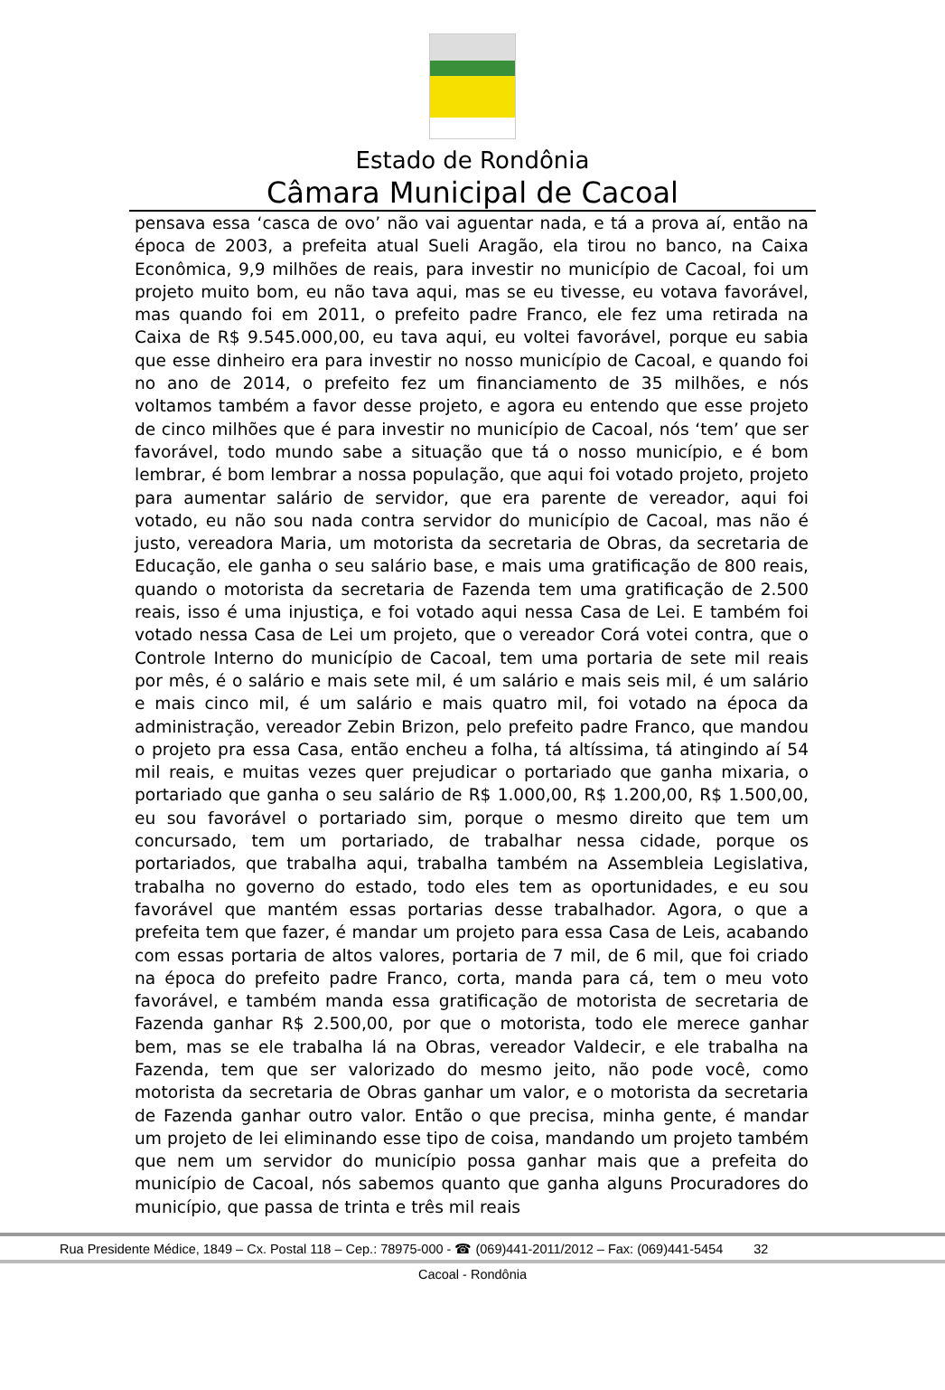Estado de Rondônia
Câmara Municipal de Cacoal
pensava essa ‘casca de ovo’ não vai aguentar nada, e tá a prova aí, então na época de 2003, a prefeita atual Sueli Aragão, ela tirou no banco, na Caixa Econômica, 9,9 milhões de reais, para investir no município de Cacoal, foi um projeto muito bom, eu não tava aqui, mas se eu tivesse, eu votava favorável, mas quando foi em 2011, o prefeito padre Franco, ele fez uma retirada na Caixa de R$ 9.545.000,00, eu tava aqui, eu voltei favorável, porque eu sabia que esse dinheiro era para investir no nosso município de Cacoal, e quando foi no ano de 2014, o prefeito fez um financiamento de 35 milhões, e nós voltamos também a favor desse projeto, e agora eu entendo que esse projeto de cinco milhões que é para investir no município de Cacoal, nós ‘tem’ que ser favorável, todo mundo sabe a situação que tá o nosso município, e é bom lembrar, é bom lembrar a nossa população, que aqui foi votado projeto, projeto para aumentar salário de servidor, que era parente de vereador, aqui foi votado, eu não sou nada contra servidor do município de Cacoal, mas não é justo, vereadora Maria, um motorista da secretaria de Obras, da secretaria de Educação, ele ganha o seu salário base, e mais uma gratificação de 800 reais, quando o motorista da secretaria de Fazenda tem uma gratificação de 2.500 reais, isso é uma injustiça, e foi votado aqui nessa Casa de Lei. E também foi votado nessa Casa de Lei um projeto, que o vereador Corá votei contra, que o Controle Interno do município de Cacoal, tem uma portaria de sete mil reais por mês, é o salário e mais sete mil, é um salário e mais seis mil, é um salário e mais cinco mil, é um salário e mais quatro mil, foi votado na época da administração, vereador Zebin Brizon, pelo prefeito padre Franco, que mandou o projeto pra essa Casa, então encheu a folha, tá altíssima, tá atingindo aí 54 mil reais, e muitas vezes quer prejudicar o portariado que ganha mixaria, o portariado que ganha o seu salário de R$ 1.000,00, R$ 1.200,00, R$ 1.500,00, eu sou favorável o portariado sim, porque o mesmo direito que tem um concursado, tem um portariado, de trabalhar nessa cidade, porque os portariados, que trabalha aqui, trabalha também na Assembleia Legislativa, trabalha no governo do estado, todo eles tem as oportunidades, e eu sou favorável que mantém essas portarias desse trabalhador. Agora, o que a prefeita tem que fazer, é mandar um projeto para essa Casa de Leis, acabando com essas portaria de altos valores, portaria de 7 mil, de 6 mil, que foi criado na época do prefeito padre Franco, corta, manda para cá, tem o meu voto favorável, e também manda essa gratificação de motorista de secretaria de Fazenda ganhar R$ 2.500,00, por que o motorista, todo ele merece ganhar bem, mas se ele trabalha lá na Obras, vereador Valdecir, e ele trabalha na Fazenda, tem que ser valorizado do mesmo jeito, não pode você, como motorista da secretaria de Obras ganhar um valor, e o motorista da secretaria de Fazenda ganhar outro valor. Então o que precisa, minha gente, é mandar um projeto de lei eliminando esse tipo de coisa, mandando um projeto também que nem um servidor do município possa ganhar mais que a prefeita do município de Cacoal, nós sabemos quanto que ganha alguns Procuradores do município, que passa de trinta e três mil reais
Rua Presidente Médice, 1849 – Cx. Postal 118 – Cep.: 78975-000 - ☎ (069)441-2011/2012 – Fax: (069)441-5454 32
Cacoal - Rondônia